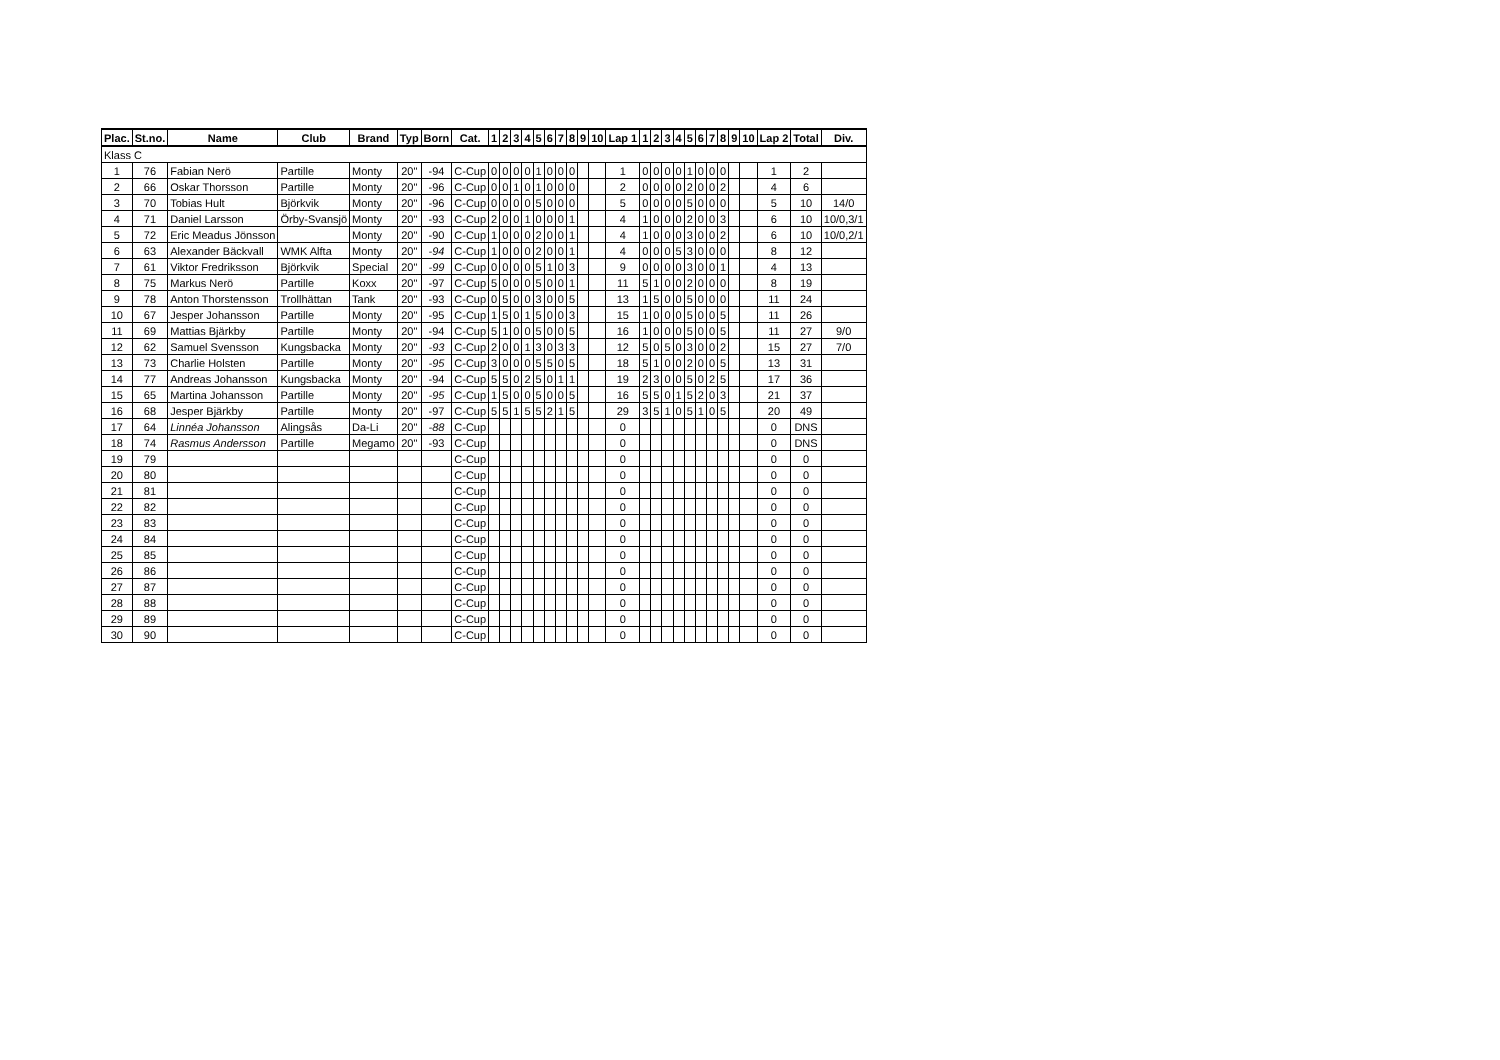| Plac. | St.no. | Name | Club | Brand | Typ | Born | Cat. | 1 | 2 | 3 | 4 | 5 | 6 | 7 | 8 | 9 | 10 | Lap 1 | 1 | 2 | 3 | 4 | 5 | 6 | 7 | 8 | 9 | 10 | Lap 2 | Total | Div. |
| --- | --- | --- | --- | --- | --- | --- | --- | --- | --- | --- | --- | --- | --- | --- | --- | --- | --- | --- | --- | --- | --- | --- | --- | --- | --- | --- | --- | --- | --- | --- | --- |
| Klass C | | | | | | | | | | | | | | | | | | | | | | | | | | | | | | | |
| 1 | 76 | Fabian Nerö | Partille | Monty | 20" | -94 | C-Cup | 0 | 0 | 0 | 0 | 1 | 0 | 0 | 0 | | | 1 | 0 | 0 | 0 | 0 | 1 | 0 | 0 | 0 | | | 1 | 2 | |
| 2 | 66 | Oskar Thorsson | Partille | Monty | 20" | -96 | C-Cup | 0 | 0 | 1 | 0 | 1 | 0 | 0 | 0 | | | 2 | 0 | 0 | 0 | 0 | 2 | 0 | 0 | 2 | | | 4 | 6 | |
| 3 | 70 | Tobias Hult | Björkvik | Monty | 20" | -96 | C-Cup | 0 | 0 | 0 | 0 | 5 | 0 | 0 | 0 | | | 5 | 0 | 0 | 0 | 0 | 5 | 0 | 0 | 0 | | | 5 | 10 | 14/0 |
| 4 | 71 | Daniel Larsson | Örby-Svansjö | Monty | 20" | -93 | C-Cup | 2 | 0 | 0 | 1 | 0 | 0 | 0 | 1 | | | 4 | 1 | 0 | 0 | 0 | 2 | 0 | 0 | 3 | | | 6 | 10 | 10/0,3/1 |
| 5 | 72 | Eric Meadus Jönsson | | Monty | 20" | -90 | C-Cup | 1 | 0 | 0 | 0 | 2 | 0 | 0 | 1 | | | 4 | 1 | 0 | 0 | 0 | 3 | 0 | 0 | 2 | | | 6 | 10 | 10/0,2/1 |
| 6 | 63 | Alexander Bäckvall | WMK Alfta | Monty | 20" | -94 | C-Cup | 1 | 0 | 0 | 0 | 2 | 0 | 0 | 1 | | | 4 | 0 | 0 | 0 | 5 | 3 | 0 | 0 | 0 | | | 8 | 12 | |
| 7 | 61 | Viktor Fredriksson | Björkvik | Special | 20" | -99 | C-Cup | 0 | 0 | 0 | 0 | 5 | 1 | 0 | 3 | | | 9 | 0 | 0 | 0 | 0 | 3 | 0 | 0 | 1 | | | 4 | 13 | |
| 8 | 75 | Markus Nerö | Partille | Koxx | 20" | -97 | C-Cup | 5 | 0 | 0 | 0 | 5 | 0 | 0 | 1 | | | 11 | 5 | 1 | 0 | 0 | 2 | 0 | 0 | 0 | | | 8 | 19 | |
| 9 | 78 | Anton Thorstensson | Trollhättan | Tank | 20" | -93 | C-Cup | 0 | 5 | 0 | 0 | 3 | 0 | 0 | 5 | | | 13 | 1 | 5 | 0 | 0 | 5 | 0 | 0 | 0 | | | 11 | 24 | |
| 10 | 67 | Jesper Johansson | Partille | Monty | 20" | -95 | C-Cup | 1 | 5 | 0 | 1 | 5 | 0 | 0 | 3 | | | 15 | 1 | 0 | 0 | 0 | 5 | 0 | 0 | 5 | | | 11 | 26 | |
| 11 | 69 | Mattias Bjärkby | Partille | Monty | 20" | -94 | C-Cup | 5 | 1 | 0 | 0 | 5 | 0 | 0 | 5 | | | 16 | 1 | 0 | 0 | 0 | 5 | 0 | 0 | 5 | | | 11 | 27 | 9/0 |
| 12 | 62 | Samuel Svensson | Kungsbacka | Monty | 20" | -93 | C-Cup | 2 | 0 | 0 | 1 | 3 | 0 | 3 | 3 | | | 12 | 5 | 0 | 5 | 0 | 3 | 0 | 0 | 2 | | | 15 | 27 | 7/0 |
| 13 | 73 | Charlie Holsten | Partille | Monty | 20" | -95 | C-Cup | 3 | 0 | 0 | 0 | 5 | 5 | 0 | 5 | | | 18 | 5 | 1 | 0 | 0 | 2 | 0 | 0 | 5 | | | 13 | 31 | |
| 14 | 77 | Andreas Johansson | Kungsbacka | Monty | 20" | -94 | C-Cup | 5 | 5 | 0 | 2 | 5 | 0 | 1 | 1 | | | 19 | 2 | 3 | 0 | 0 | 5 | 0 | 2 | 5 | | | 17 | 36 | |
| 15 | 65 | Martina Johansson | Partille | Monty | 20" | -95 | C-Cup | 1 | 5 | 0 | 0 | 5 | 0 | 0 | 5 | | | 16 | 5 | 5 | 0 | 1 | 5 | 2 | 0 | 3 | | | 21 | 37 | |
| 16 | 68 | Jesper Bjärkby | Partille | Monty | 20" | -97 | C-Cup | 5 | 5 | 1 | 5 | 5 | 2 | 1 | 5 | | | 29 | 3 | 5 | 1 | 0 | 5 | 1 | 0 | 5 | | | 20 | 49 | |
| 17 | 64 | Linnéa Johansson | Alingsås | Da-Li | 20" | -88 | C-Cup | | | | | | | | | | | 0 | | | | | | | | | | | 0 | DNS | |
| 18 | 74 | Rasmus Andersson | Partille | Megamo | 20" | -93 | C-Cup | | | | | | | | | | | 0 | | | | | | | | | | | 0 | DNS | |
| 19 | 79 | | | | | | C-Cup | | | | | | | | | | | 0 | | | | | | | | | | | 0 | 0 | |
| 20 | 80 | | | | | | C-Cup | | | | | | | | | | | 0 | | | | | | | | | | | 0 | 0 | |
| 21 | 81 | | | | | | C-Cup | | | | | | | | | | | 0 | | | | | | | | | | | 0 | 0 | |
| 22 | 82 | | | | | | C-Cup | | | | | | | | | | | 0 | | | | | | | | | | | 0 | 0 | |
| 23 | 83 | | | | | | C-Cup | | | | | | | | | | | 0 | | | | | | | | | | | 0 | 0 | |
| 24 | 84 | | | | | | C-Cup | | | | | | | | | | | 0 | | | | | | | | | | | 0 | 0 | |
| 25 | 85 | | | | | | C-Cup | | | | | | | | | | | 0 | | | | | | | | | | | 0 | 0 | |
| 26 | 86 | | | | | | C-Cup | | | | | | | | | | | 0 | | | | | | | | | | | 0 | 0 | |
| 27 | 87 | | | | | | C-Cup | | | | | | | | | | | 0 | | | | | | | | | | | 0 | 0 | |
| 28 | 88 | | | | | | C-Cup | | | | | | | | | | | 0 | | | | | | | | | | | 0 | 0 | |
| 29 | 89 | | | | | | C-Cup | | | | | | | | | | | 0 | | | | | | | | | | | 0 | 0 | |
| 30 | 90 | | | | | | C-Cup | | | | | | | | | | | 0 | | | | | | | | | | | 0 | 0 | |